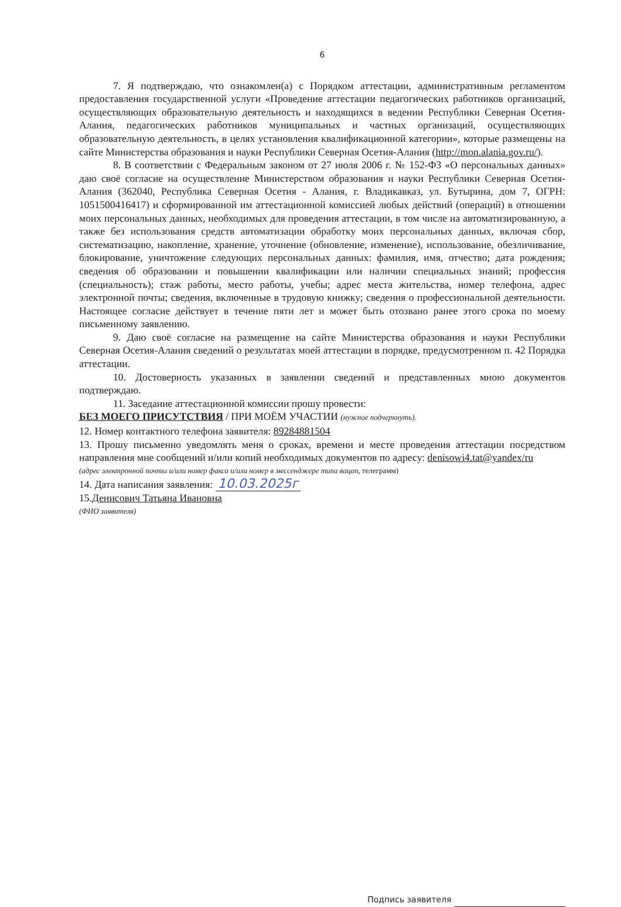6
7. Я подтверждаю, что ознакомлен(а) с Порядком аттестации, административным регламентом предоставления государственной услуги «Проведение аттестации педагогических работников организаций, осуществляющих образовательную деятельность и находящихся в ведении Республики Северная Осетия-Алания, педагогических работников муниципальных и частных организаций, осуществляющих образовательную деятельность, в целях установления квалификационной категории», которые размещены на сайте Министерства образования и науки Республики Северная Осетия-Алания (http://mon.alania.gov.ru/).
8. В соответствии с Федеральным законом от 27 июля 2006 г. № 152-ФЗ «О персональных данных» даю своё согласие на осуществление Министерством образования и науки Республики Северная Осетия-Алания (362040, Республика Северная Осетия - Алания, г. Владикавказ, ул. Бутырина, дом 7, ОГРН: 1051500416417) и сформированной им аттестационной комиссией любых действий (операций) в отношении моих персональных данных, необходимых для проведения аттестации, в том числе на автоматизированную, а также без использования средств автоматизации обработку моих персональных данных, включая сбор, систематизацию, накопление, хранение, уточнение (обновление, изменение), использование, обезличивание, блокирование, уничтожение следующих персональных данных: фамилия, имя, отчество; дата рождения; сведения об образовании и повышении квалификации или наличии специальных знаний; профессия (специальность); стаж работы, место работы, учебы; адрес места жительства, номер телефона, адрес электронной почты; сведения, включенные в трудовую книжку; сведения о профессиональной деятельности. Настоящее согласие действует в течение пяти лет и может быть отозвано ранее этого срока по моему письменному заявлению.
9. Даю своё согласие на размещение на сайте Министерства образования и науки Республики Северная Осетия-Алания сведений о результатах моей аттестации в порядке, предусмотренном п. 42 Порядка аттестации.
10. Достоверность указанных в заявлении сведений и представленных мною документов подтверждаю.
11. Заседание аттестационной комиссии прошу провести:
БЕЗ МОЕГО ПРИСУТСТВИЯ / ПРИ МОЁМ УЧАСТИИ (нужное подчеркнуть).
12. Номер контактного телефона заявителя: 89284881504
13. Прошу письменно уведомлять меня о сроках, времени и месте проведения аттестации посредством направления мне сообщений и/или копий необходимых документов по адресу: denisowi4.tat@yandex/ru
(адрес электронной почты и/или номер факса и/или номер в мессенджере типа вацап, телеграмм)
14. Дата написания заявления: 10.03.2025г
15.Денисович Татьяна Ивановна
(ФИО заявителя)
Подпись заявителя